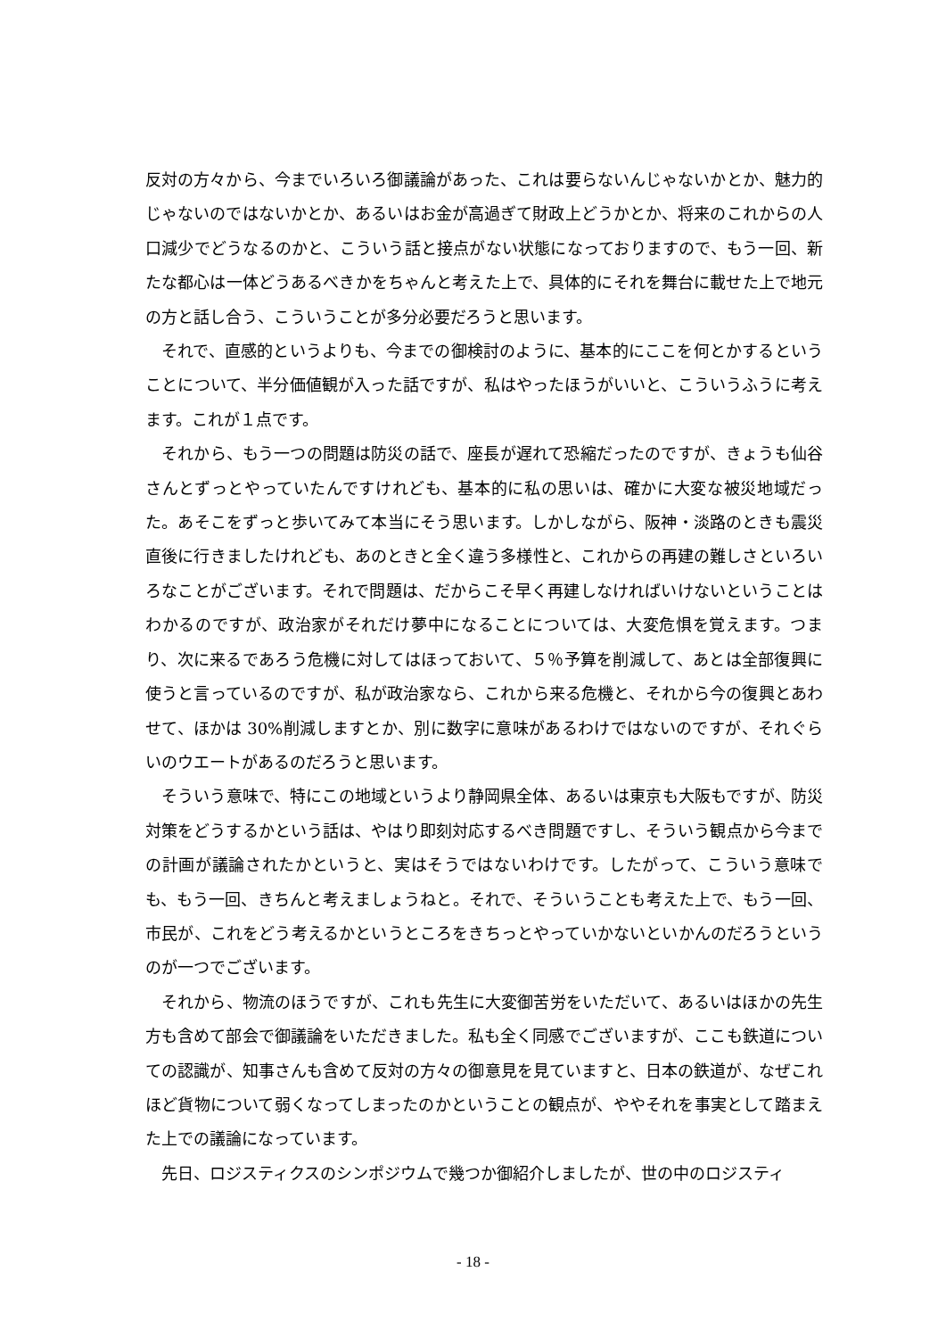反対の方々から、今までいろいろ御議論があった、これは要らないんじゃないかとか、魅力的じゃないのではないかとか、あるいはお金が高過ぎて財政上どうかとか、将来のこれからの人口減少でどうなるのかと、こういう話と接点がない状態になっておりますので、もう一回、新たな都心は一体どうあるべきかをちゃんと考えた上で、具体的にそれを舞台に載せた上で地元の方と話し合う、こういうことが多分必要だろうと思います。
それで、直感的というよりも、今までの御検討のように、基本的にここを何とかするということについて、半分価値観が入った話ですが、私はやったほうがいいと、こういうふうに考えます。これが１点です。
それから、もう一つの問題は防災の話で、座長が遅れて恐縮だったのですが、きょうも仙谷さんとずっとやっていたんですけれども、基本的に私の思いは、確かに大変な被災地域だった。あそこをずっと歩いてみて本当にそう思います。しかしながら、阪神・淡路のときも震災直後に行きましたけれども、あのときと全く違う多様性と、これからの再建の難しさといろいろなことがございます。それで問題は、だからこそ早く再建しなければいけないということはわかるのですが、政治家がそれだけ夢中になることについては、大変危惧を覚えます。つまり、次に来るであろう危機に対してはほっておいて、５％予算を削減して、あとは全部復興に使うと言っているのですが、私が政治家なら、これから来る危機と、それから今の復興とあわせて、ほかは 30%削減しますとか、別に数字に意味があるわけではないのですが、それぐらいのウエートがあるのだろうと思います。
そういう意味で、特にこの地域というより静岡県全体、あるいは東京も大阪もですが、防災対策をどうするかという話は、やはり即刻対応するべき問題ですし、そういう観点から今までの計画が議論されたかというと、実はそうではないわけです。したがって、こういう意味でも、もう一回、きちんと考えましょうねと。それで、そういうことも考えた上で、もう一回、市民が、これをどう考えるかというところをきちっとやっていかないといかんのだろうというのが一つでございます。
それから、物流のほうですが、これも先生に大変御苦労をいただいて、あるいはほかの先生方も含めて部会で御議論をいただきました。私も全く同感でございますが、ここも鉄道についての認識が、知事さんも含めて反対の方々の御意見を見ていますと、日本の鉄道が、なぜこれほど貨物について弱くなってしまったのかということの観点が、ややそれを事実として踏まえた上での議論になっています。
先日、ロジスティクスのシンポジウムで幾つか御紹介しましたが、世の中のロジスティ
- 18 -